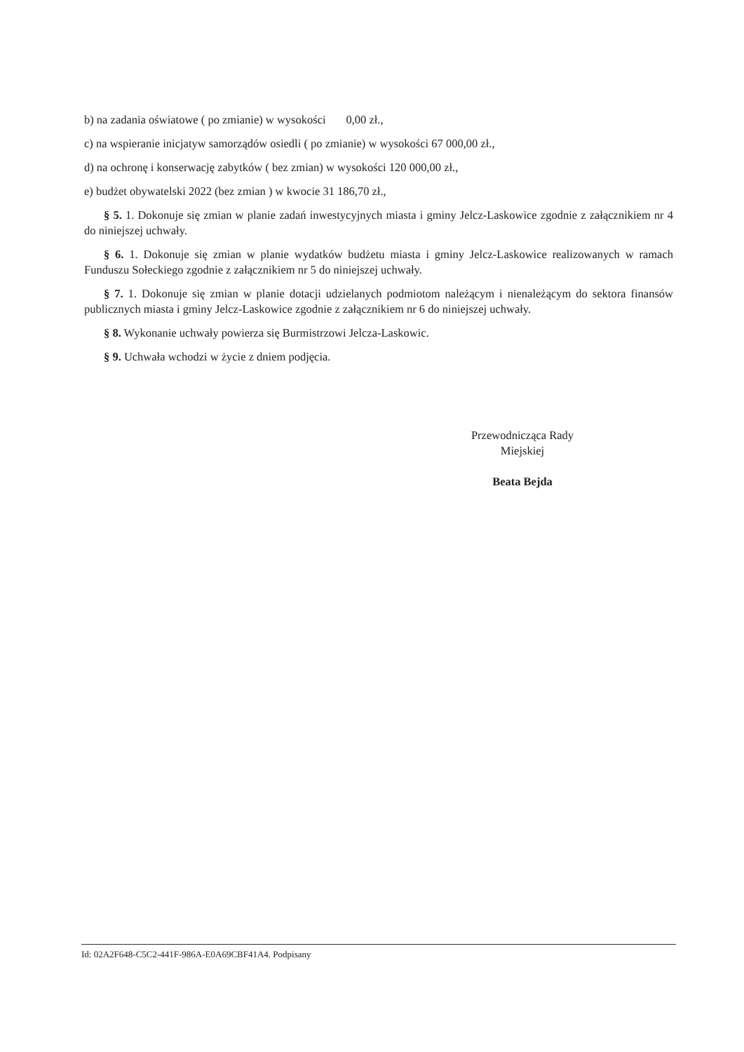b) na zadania oświatowe ( po zmianie) w wysokości 0,00 zł.,
c) na wspieranie inicjatyw samorządów osiedli ( po zmianie) w wysokości 67 000,00 zł.,
d) na ochronę i konserwację zabytków ( bez zmian) w wysokości 120 000,00 zł.,
e) budżet obywatelski 2022 (bez zmian ) w kwocie 31 186,70 zł.,
§ 5. 1. Dokonuje się zmian w planie zadań inwestycyjnych miasta i gminy Jelcz-Laskowice zgodnie z załącznikiem nr 4 do niniejszej uchwały.
§ 6. 1. Dokonuje się zmian w planie wydatków budżetu miasta i gminy Jelcz-Laskowice realizowanych w ramach Funduszu Sołeckiego zgodnie z załącznikiem nr 5 do niniejszej uchwały.
§ 7. 1. Dokonuje się zmian w planie dotacji udzielanych podmiotom należącym i nienależącym do sektora finansów publicznych miasta i gminy Jelcz-Laskowice zgodnie z załącznikiem nr 6 do niniejszej uchwały.
§ 8. Wykonanie uchwały powierza się Burmistrzowi Jelcza-Laskowic.
§ 9. Uchwała wchodzi w życie z dniem podjęcia.
Przewodnicząca Rady
Miejskiej
Beata Bejda
Id: 02A2F648-C5C2-441F-986A-E0A69CBF41A4. Podpisany